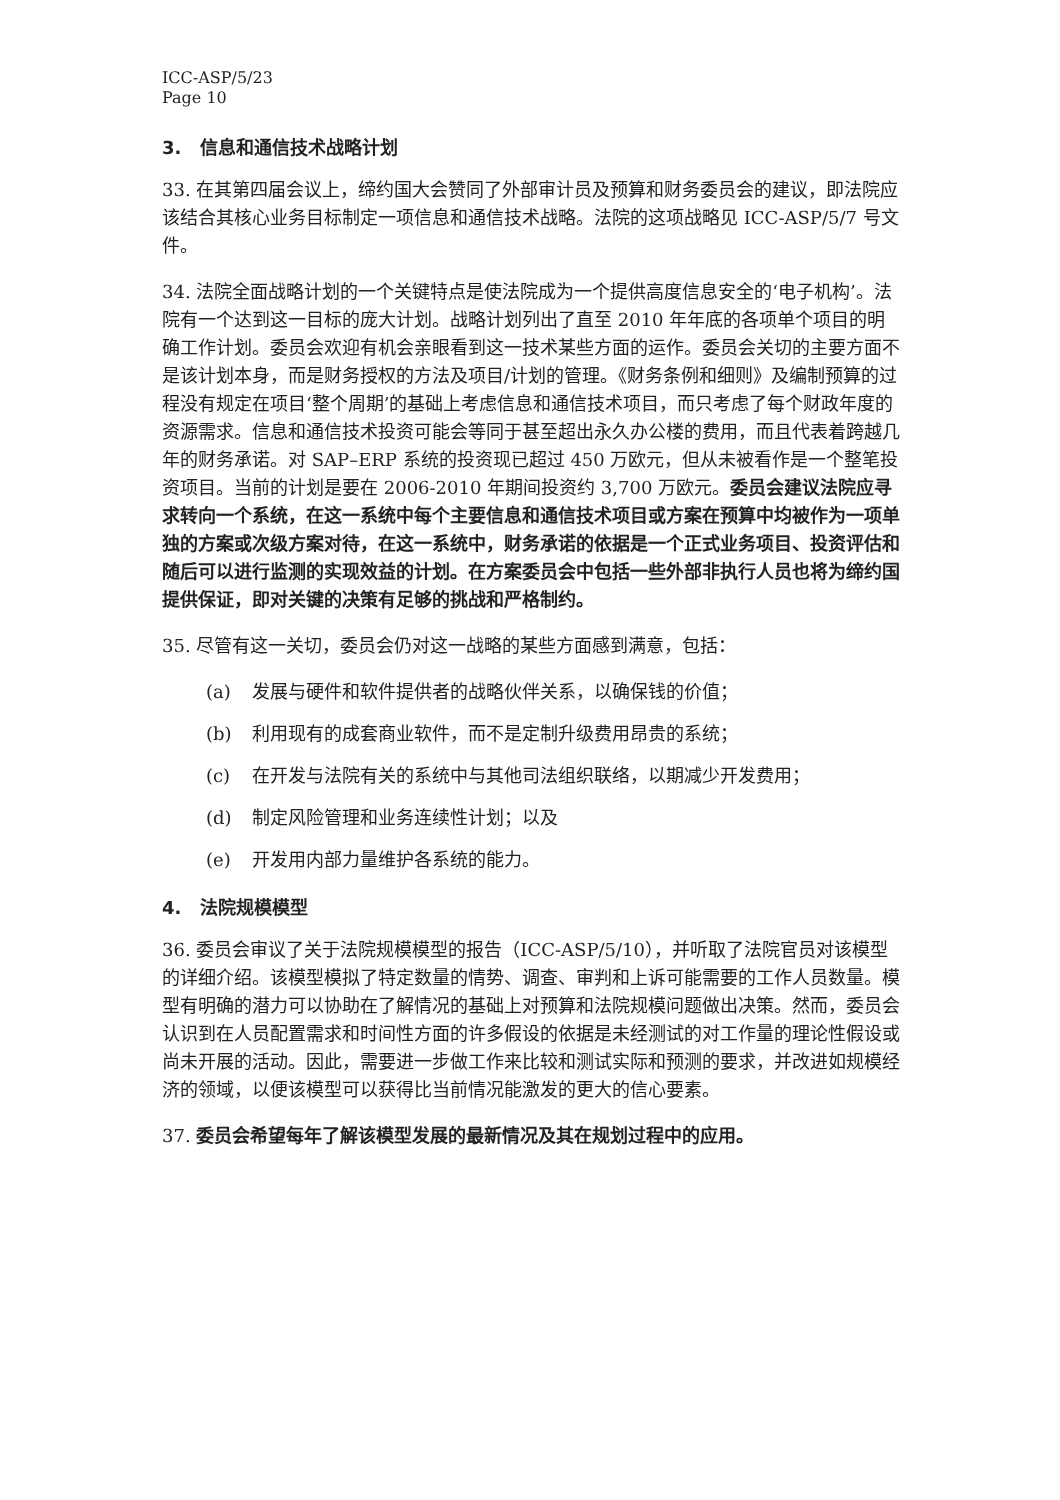ICC-ASP/5/23
Page 10
3. 信息和通信技术战略计划
33. 在其第四届会议上，缔约国大会赞同了外部审计员及预算和财务委员会的建议，即法院应该结合其核心业务目标制定一项信息和通信技术战略。法院的这项战略见 ICC-ASP/5/7 号文件。
34. 法院全面战略计划的一个关键特点是使法院成为一个提供高度信息安全的‘电子机构’。法院有一个达到这一目标的庞大计划。战略计划列出了直至 2010 年年底的各项单个项目的明确工作计划。委员会欢迎有机会亲眼看到这一技术某些方面的运作。委员会关切的主要方面不是该计划本身，而是财务授权的方法及项目/计划的管理。《财务条例和细则》及编制预算的过程没有规定在项目‘整个周期’的基础上考虑信息和通信技术项目，而只考虑了每个财政年度的资源需求。信息和通信技术投资可能会等同于甚至超出永久办公楼的费用，而且代表着跨越几年的财务承诺。对 SAP–ERP 系统的投资现已超过 450 万欧元，但从未被看作是一个整笔投资项目。当前的计划是要在 2006-2010 年期间投资约 3,700 万欧元。委员会建议法院应寻求转向一个系统，在这一系统中每个主要信息和通信技术项目或方案在预算中均被作为一项单独的方案或次级方案对待，在这一系统中，财务承诺的依据是一个正式业务项目、投资评估和随后可以进行监测的实现效益的计划。在方案委员会中包括一些外部非执行人员也将为缔约国提供保证，即对关键的决策有足够的挑战和严格制约。
35. 尽管有这一关切，委员会仍对这一战略的某些方面感到满意，包括：
(a) 发展与硬件和软件提供者的战略伙伴关系，以确保钱的价值；
(b) 利用现有的成套商业软件，而不是定制升级费用昂贵的系统；
(c) 在开发与法院有关的系统中与其他司法组织联络，以期减少开发费用；
(d) 制定风险管理和业务连续性计划；以及
(e) 开发用内部力量维护各系统的能力。
4. 法院规模模型
36. 委员会审议了关于法院规模模型的报告（ICC-ASP/5/10），并听取了法院官员对该模型的详细介绍。该模型模拟了特定数量的情势、调查、审判和上诉可能需要的工作人员数量。模型有明确的潜力可以协助在了解情况的基础上对预算和法院规模问题做出决策。然而，委员会认识到在人员配置需求和时间性方面的许多假设的依据是未经测试的对工作量的理论性假设或尚未开展的活动。因此，需要进一步做工作来比较和测试实际和预测的要求，并改进如规模经济的领域，以便该模型可以获得比当前情况能激发的更大的信心要素。
37. 委员会希望每年了解该模型发展的最新情况及其在规划过程中的应用。